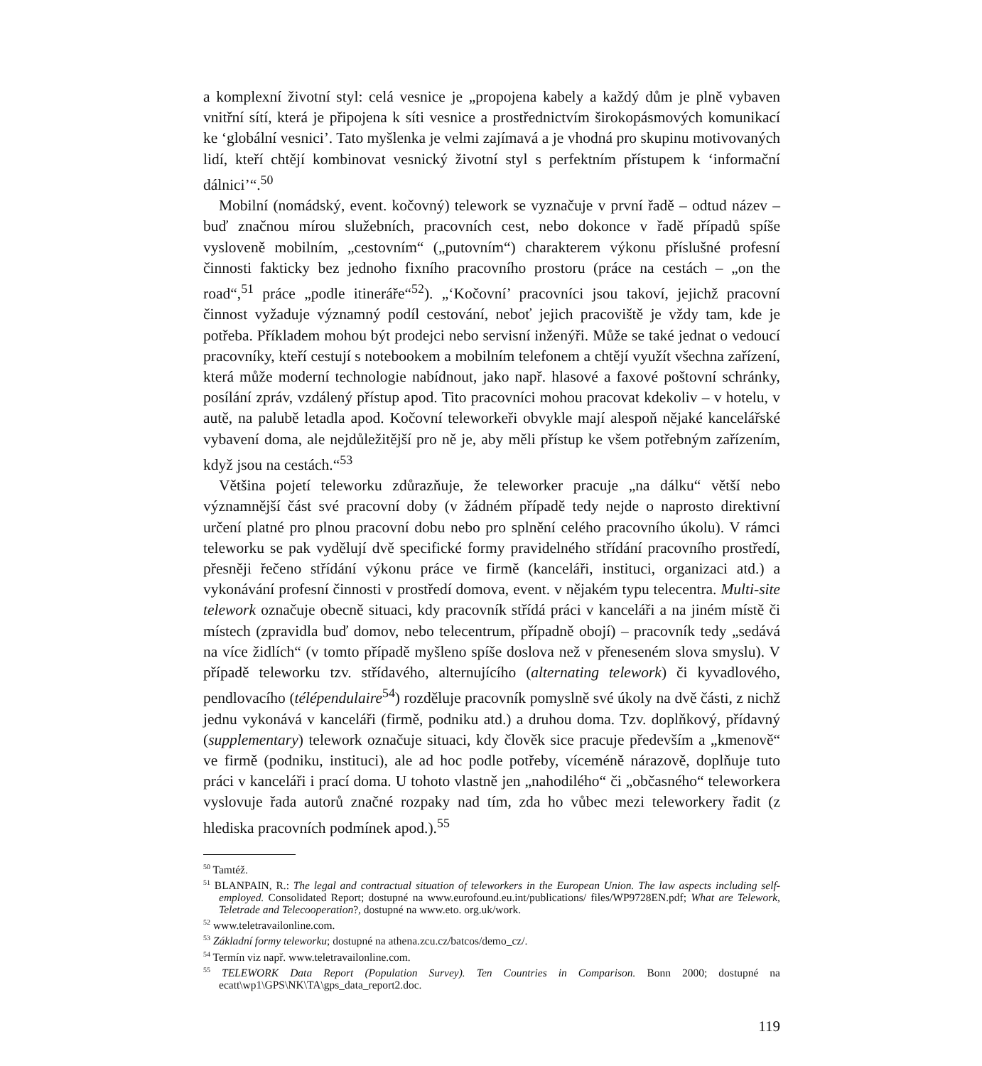a komplexní životní styl: celá vesnice je „propojena kabely a každý dům je plně vybaven vnitřní sítí, která je připojena k síti vesnice a prostřednictvím širokopásmových komunikací ke ‘globální vesnici’. Tato myšlenka je velmi zajímavá a je vhodná pro skupinu motivovaných lidí, kteří chtějí kombinovat vesnický životní styl s perfektním přístupem k ‘informační dálnici’“.<sup>50</sup>
Mobilní (nomádský, event. kočovný) telework se vyznačuje v první řadě – odtud název – buď značnou mírou služebních, pracovních cest, nebo dokonce v řadě případů spíše vysloveně mobilním, „cestovním“ („putovním“) charakterem výkonu příslušné profesní činnosti fakticky bez jednoho fixního pracovního prostoru (práce na cestách – „on the road“,<sup>51</sup> práce „podle itineráře“<sup>52</sup>). „‘Kočovní’ pracovníci jsou takoví, jejichž pracovní činnost vyžaduje významný podíl cestování, neboť jejich pracoviště je vždy tam, kde je potřeba. Příkladem mohou být prodejci nebo servisní inženýři. Může se také jednat o vedoucí pracovníky, kteří cestují s notebookem a mobilním telefonem a chtějí využít všechna zařízení, která může moderní technologie nabídnout, jako např. hlasové a faxové poštovní schránky, posílání zpráv, vzdálený přístup apod. Tito pracovníci mohou pracovat kdekoliv – v hotelu, v autě, na palubě letadla apod. Kočovní teleworkeři obvykle mají alespoň nějaké kancelářské vybavení doma, ale nejdůležitější pro ně je, aby měli přístup ke všem potřebným zařízením, když jsou na cestách.“<sup>53</sup>
Většina pojetí teleworku zdůrazňuje, že teleworker pracuje „na dálku“ větší nebo významnější část své pracovní doby (v žádném případě tedy nejde o naprosto direktivní určení platné pro plnou pracovní dobu nebo pro splnění celého pracovního úkolu). V rámci teleworku se pak vydělují dvě specifické formy pravidelného střídání pracovního prostředí, přesněji řečeno střídání výkonu práce ve firmě (kanceláři, instituci, organizaci atd.) a vykonávání profesní činnosti v prostředí domova, event. v nějakém typu telecentra. Multi-site telework označuje obecně situaci, kdy pracovník střídá práci v kanceláři a na jiném místě či místech (zpravidla buď domov, nebo telecentrum, případně obojí) – pracovník tedy „sedává na více židlích“ (v tomto případě myšleno spíše doslova než v přeneseném slova smyslu). V případě teleworku tzv. střídavého, alternujícího (alternating telework) či kyvadlového, pendlovacího (télépendulaire<sup>54</sup>) rozděluje pracovník pomyslně své úkoly na dvě části, z nichž jednu vykonává v kanceláři (firmě, podniku atd.) a druhou doma. Tzv. doplňkový, přídavný (supplementary) telework označuje situaci, kdy člověk sice pracuje především a „kmenově“ ve firmě (podniku, instituci), ale ad hoc podle potřeby, víceméně nárazově, doplňuje tuto práci v kanceláři i prací doma. U tohoto vlastně jen „nahodilého“ či „občasného“ teleworkera vyslovuje řada autorů značné rozpaky nad tím, zda ho vůbec mezi teleworkery řadit (z hlediska pracovních podmínek apod.).<sup>55</sup>
<sup>50</sup> Tamtéž.
<sup>51</sup> BLANPAIN, R.: The legal and contractual situation of teleworkers in the European Union. The law aspects including self-employed. Consolidated Report; dostupné na www.eurofound.eu.int/publications/ files/WP9728EN.pdf; What are Telework, Teletrade and Telecooperation?, dostupné na www.eto. org.uk/work.
<sup>52</sup> www.teletravailonline.com.
<sup>53</sup> Základní formy teleworku; dostupné na athena.zcu.cz/batcos/demo_cz/.
<sup>54</sup> Termín viz např. www.teletravailonline.com.
<sup>55</sup> TELEWORK Data Report (Population Survey). Ten Countries in Comparison. Bonn 2000; dostupné na ecatt\wp1\GPS\NK\TA\gps_data_report2.doc.
119